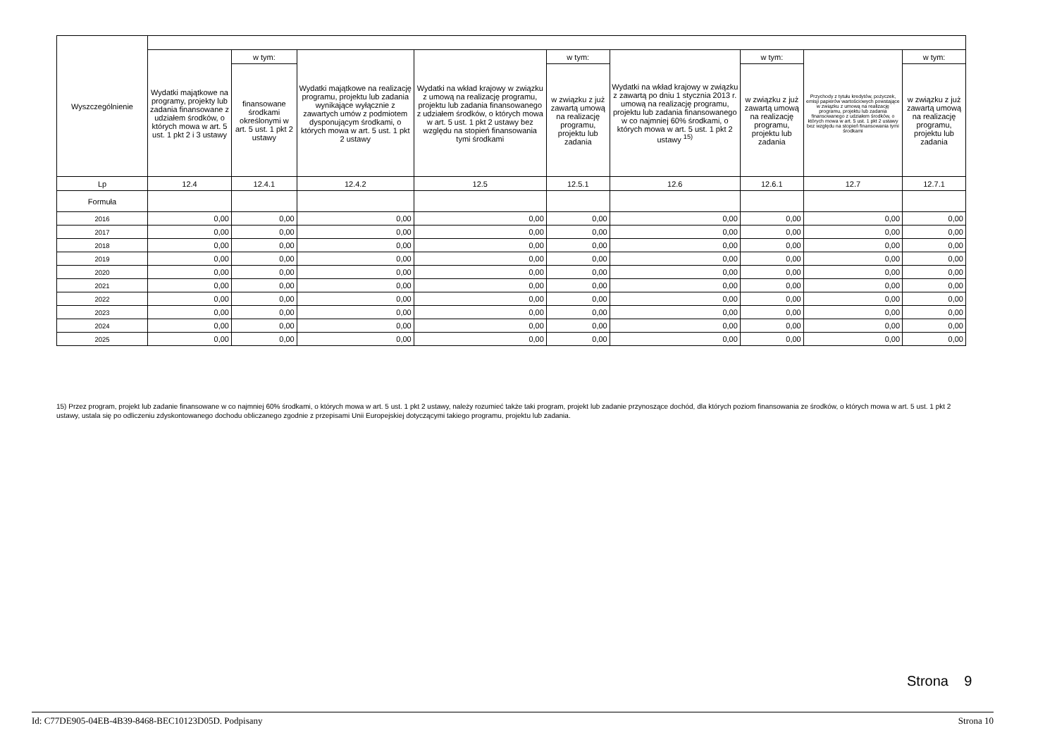| Wyszczególnienie | | | | | | | | | |
| --- | --- | --- | --- | --- | --- | --- | --- | --- | --- |
| | Wydatki majątkowe na programy, projekty lub zadania finansowane z udziałem środków, o których mowa w art. 5 ust. 1 pkt 2 i 3 ustawy | w tym: | Wydatki majątkowe na realizację programu, projektu lub zadania wynikające wyłącznie z zawartych umów z podmiotem dysponującym środkami, o których mowa w art. 5 ust. 1 pkt 2 ustawy | Wydatki na wkład krajowy w związku z umową na realizację programu, projektu lub zadania finansowanego z udziałem środków, o których mowa w art. 5 ust. 1 pkt 2 ustawy bez względu na stopień finansowania tymi środkami | w tym: | Wydatki na wkład krajowy w związku z zawartą po dniu 1 stycznia 2013 r. umową na realizację programu, projektu lub zadania finansowanego w co najmniej 60% środkami, o których mowa w art. 5 ust. 1 pkt 2 ustawy <sup>15)</sup> | w tym: | Przychody z tytułu kredytów, pożyczek, emisji papierów wartościowych powstające w związku z umową na realizację programu, projektu lub zadania finansowanego z udziałem środków, o których mowa w art. 5 ust. 1 pkt 2 ustawy bez względu na stopień finansowania tymi środkami | w tym: |
| | | finansowane środkami określonymi w art. 5 ust. 1 pkt 2 ustawy | | | w związku z już zawartą umową na realizację programu, projektu lub zadania | | w związku z już zawartą umową na realizację programu, projektu lub zadania | | w związku z już zawartą umową na realizację programu, projektu lub zadania |
| Lp | 12.4 | 12.4.1 | 12.4.2 | 12.5 | 12.5.1 | 12.6 | 12.6.1 | 12.7 | 12.7.1 |
| Formuła | | | | | | | | | |
| 2016 | 0,00 | 0,00 | 0,00 | 0,00 | 0,00 | 0,00 | 0,00 | 0,00 | 0,00 |
| 2017 | 0,00 | 0,00 | 0,00 | 0,00 | 0,00 | 0,00 | 0,00 | 0,00 | 0,00 |
| 2018 | 0,00 | 0,00 | 0,00 | 0,00 | 0,00 | 0,00 | 0,00 | 0,00 | 0,00 |
| 2019 | 0,00 | 0,00 | 0,00 | 0,00 | 0,00 | 0,00 | 0,00 | 0,00 | 0,00 |
| 2020 | 0,00 | 0,00 | 0,00 | 0,00 | 0,00 | 0,00 | 0,00 | 0,00 | 0,00 |
| 2021 | 0,00 | 0,00 | 0,00 | 0,00 | 0,00 | 0,00 | 0,00 | 0,00 | 0,00 |
| 2022 | 0,00 | 0,00 | 0,00 | 0,00 | 0,00 | 0,00 | 0,00 | 0,00 | 0,00 |
| 2023 | 0,00 | 0,00 | 0,00 | 0,00 | 0,00 | 0,00 | 0,00 | 0,00 | 0,00 |
| 2024 | 0,00 | 0,00 | 0,00 | 0,00 | 0,00 | 0,00 | 0,00 | 0,00 | 0,00 |
| 2025 | 0,00 | 0,00 | 0,00 | 0,00 | 0,00 | 0,00 | 0,00 | 0,00 | 0,00 |
15) Przez program, projekt lub zadanie finansowane w co najmniej 60% środkami, o których mowa w art. 5 ust. 1 pkt 2 ustawy, należy rozumieć także taki program, projekt lub zadanie przynoszące dochód, dla których poziom finansowania ze środków, o których mowa w art. 5 ust. 1 pkt 2 ustawy, ustala się po odliczeniu zdyskontowanego dochodu obliczanego zgodnie z przepisami Unii Europejskiej dotyczącymi takiego programu, projektu lub zadania.
Strona 9
Id: C77DE905-04EB-4B39-8468-BEC10123D05D. Podpisany Strona 10